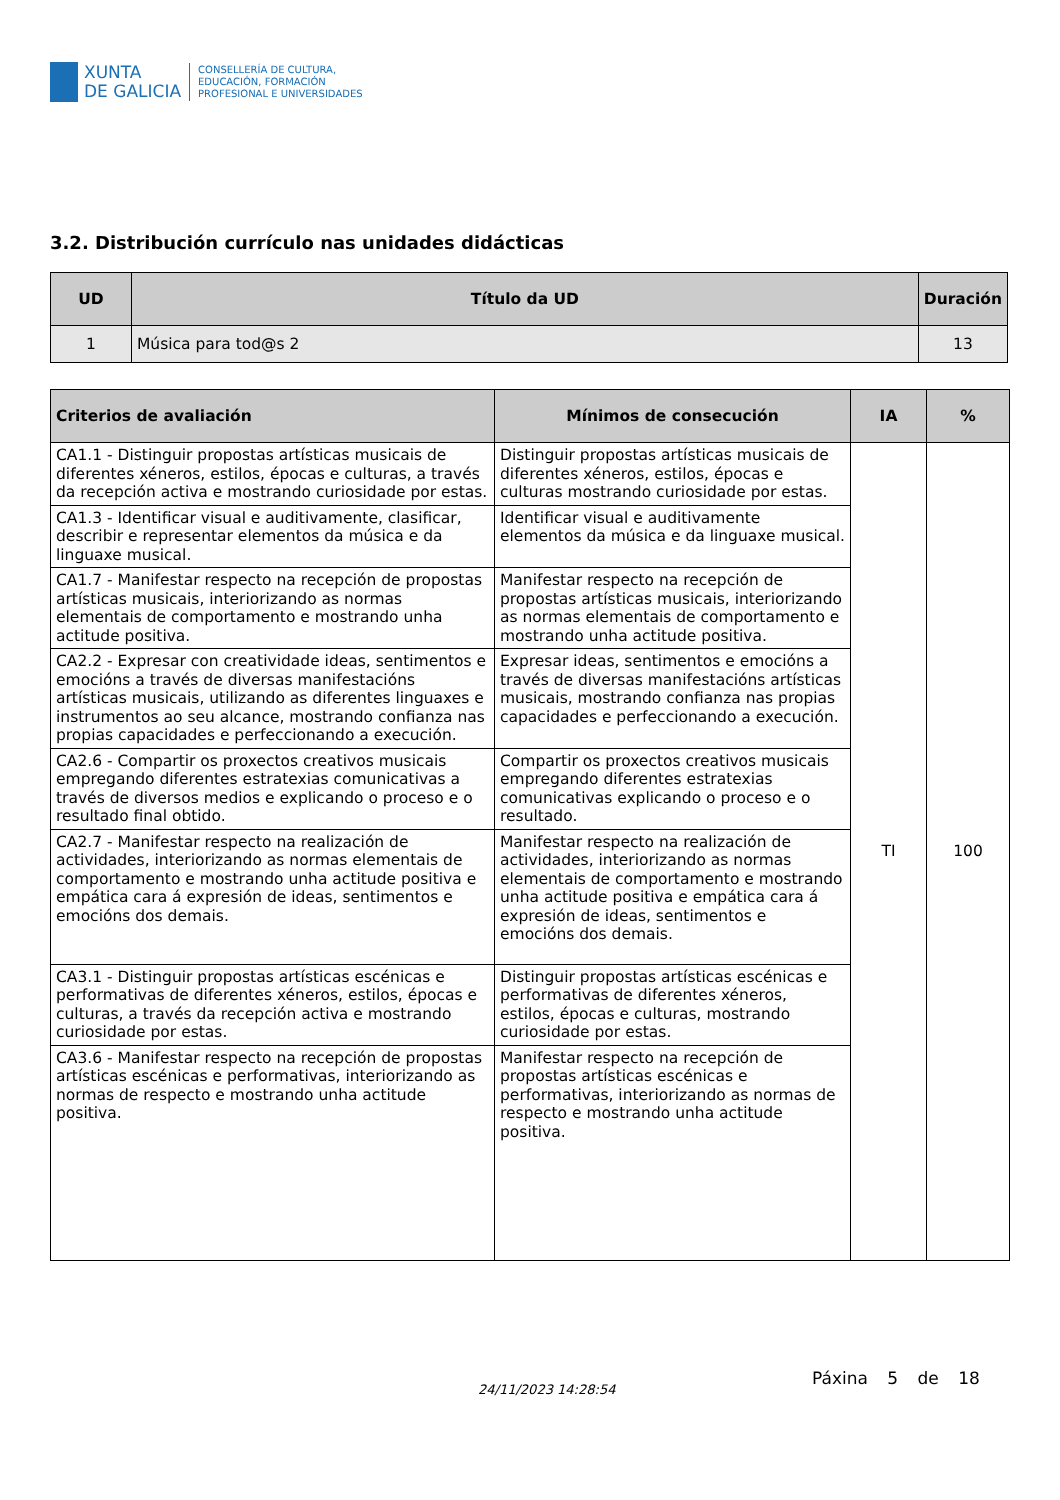XUNTA
DE GALICIA
CONSELLERÍA DE CULTURA,
EDUCACIÓN, FORMACIÓN
PROFESIONAL E UNIVERSIDADES
3.2. Distribución currículo nas unidades didácticas
| UD | Título da UD | Duración |
| --- | --- | --- |
| 1 | Música para tod@s 2 | 13 |
| Criterios de avaliación | Mínimos de consecución | IA | % |
| --- | --- | --- | --- |
| CA1.1 - Distinguir propostas artísticas musicais de diferentes xéneros, estilos, épocas e culturas, a través da recepción activa e mostrando curiosidade por estas. | Distinguir propostas artísticas musicais de diferentes xéneros, estilos, épocas e culturas mostrando curiosidade por estas. | TI | 100 |
| CA1.3 - Identificar visual e auditivamente, clasificar, describir e representar elementos da música e da linguaxe musical. | Identificar visual e auditivamente elementos da música e da linguaxe musical. | | |
| CA1.7 - Manifestar respecto na recepción de propostas artísticas musicais, interiorizando as normas elementais de comportamento e mostrando unha actitude positiva. | Manifestar respecto na recepción de propostas artísticas musicais, interiorizando as normas elementais de comportamento e mostrando unha actitude positiva. | | |
| CA2.2 - Expresar con creatividade ideas, sentimentos e emocións a través de diversas manifestacións artísticas musicais, utilizando as diferentes linguaxes e instrumentos ao seu alcance, mostrando confianza nas propias capacidades e perfeccionando a execución. | Expresar ideas, sentimentos e emocións a través de diversas manifestacións artísticas musicais, mostrando confianza nas propias capacidades e perfeccionando a execución. | | |
| CA2.6 - Compartir os proxectos creativos musicais empregando diferentes estratexias comunicativas a través de diversos medios e explicando o proceso e o resultado final obtido. | Compartir os proxectos creativos musicais empregando diferentes estratexias comunicativas explicando o proceso e o resultado. | | |
| CA2.7 - Manifestar respecto na realización de actividades, interiorizando as normas elementais de comportamento e mostrando unha actitude positiva e empática cara á expresión de ideas, sentimentos e emocións dos demais. | Manifestar respecto na realización de actividades, interiorizando as normas elementais de comportamento e mostrando unha actitude positiva e empática cara á expresión de ideas, sentimentos e emocións dos demais. | | |
| CA3.1 - Distinguir propostas artísticas escénicas e performativas de diferentes xéneros, estilos, épocas e culturas, a través da recepción activa e mostrando curiosidade por estas. | Distinguir propostas artísticas escénicas e performativas de diferentes xéneros, estilos, épocas e culturas, mostrando curiosidade por estas. | | |
| CA3.6 - Manifestar respecto na recepción de propostas artísticas escénicas e performativas, interiorizando as normas de respecto e mostrando unha actitude positiva. | Manifestar respecto na recepción de propostas artísticas escénicas e performativas, interiorizando as normas de respecto e mostrando unha actitude positiva. | | |
24/11/2023 14:28:54
Páxina 5 de 18